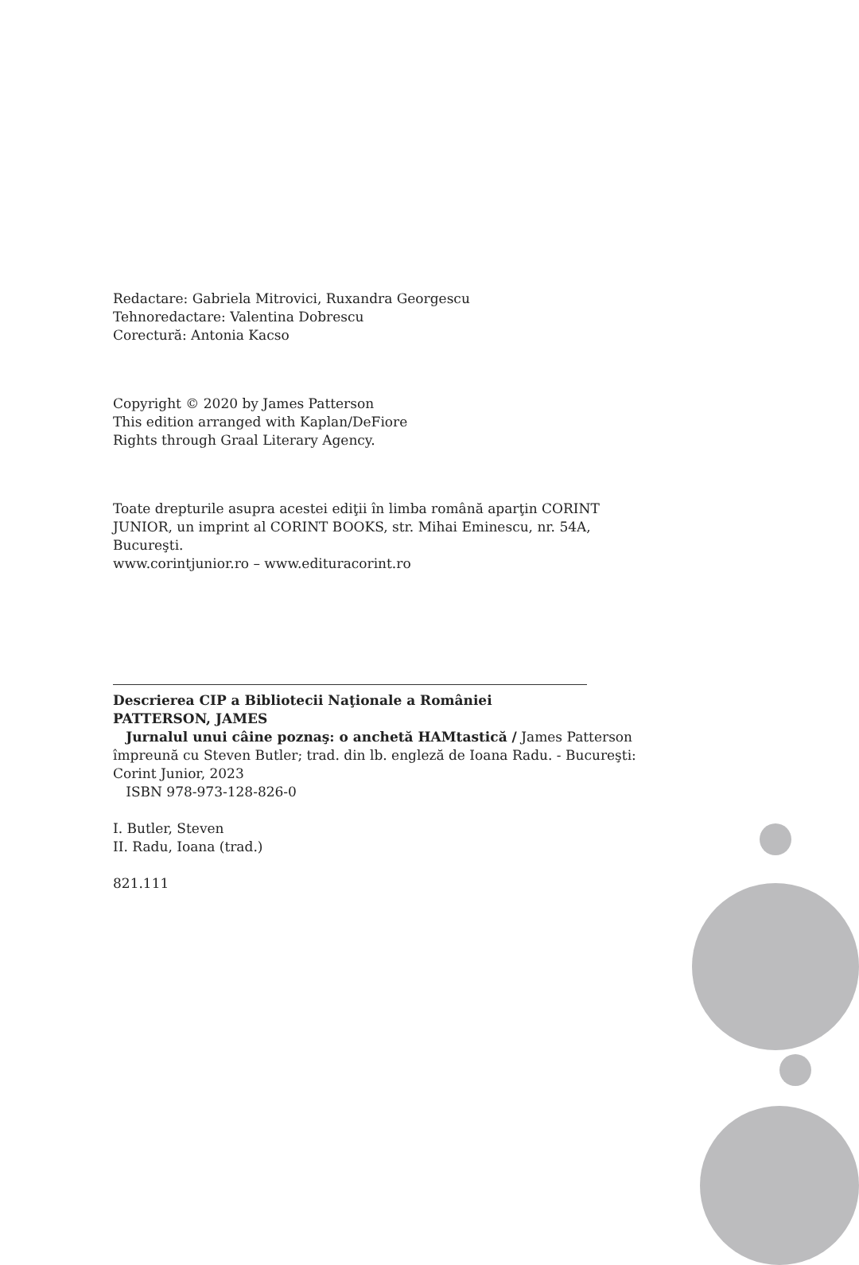Redactare: Gabriela Mitrovici, Ruxandra Georgescu
Tehnoredactare: Valentina Dobrescu
Corectură: Antonia Kacso
Copyright © 2020 by James Patterson
This edition arranged with Kaplan/DeFiore
Rights through Graal Literary Agency.
Toate drepturile asupra acestei ediţii în limba română aparţin CORINT
JUNIOR, un imprint al CORINT BOOKS, str. Mihai Eminescu, nr. 54A,
Bucureşti.
www.corintjunior.ro – www.edituracorint.ro
Descrierea CIP a Bibliotecii Naţionale a României
PATTERSON, JAMES
Jurnalul unui câine poznaş: o anchetă HAMtastică / James Patterson
împreună cu Steven Butler; trad. din lb. engleză de Ioana Radu. - Bucureşti:
Corint Junior, 2023
ISBN 978-973-128-826-0
I. Butler, Steven
II. Radu, Ioana (trad.)
821.111